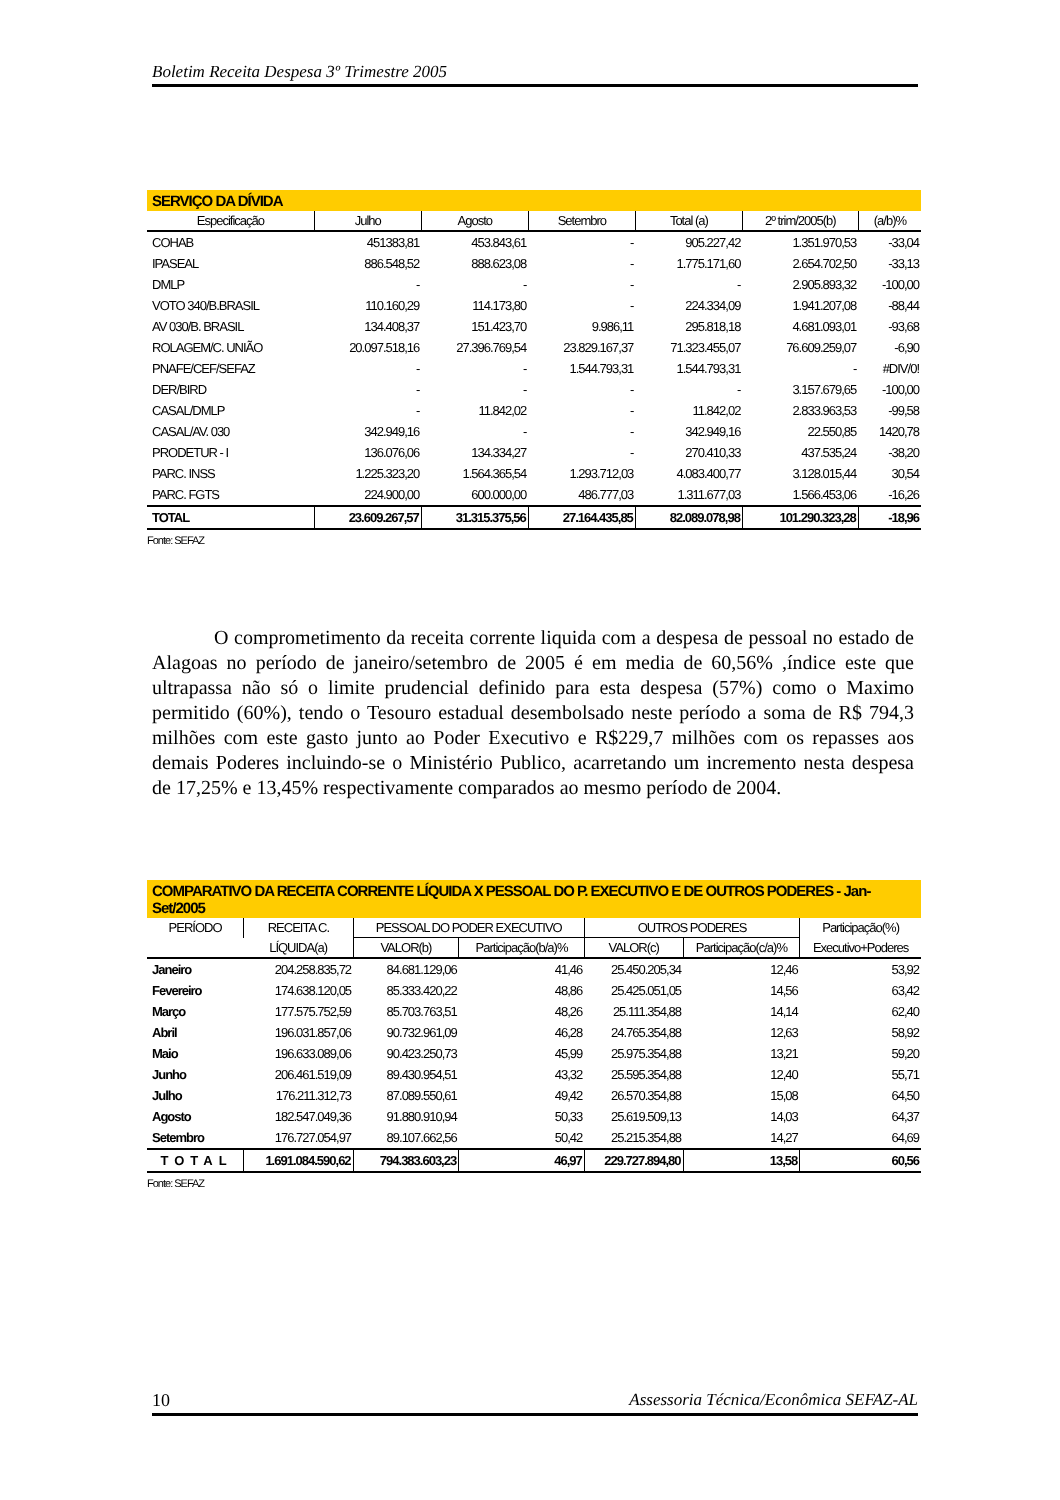Boletim Receita Despesa 3º Trimestre 2005
| SERVIÇO DA DÍVIDA | | | | | | |
| Especificação | Julho | Agosto | Setembro | Total (a) | 2º trim/2005(b) | (a/b)% |
| COHAB | 451383,81 | 453.843,61 | - | 905.227,42 | 1.351.970,53 | -33,04 |
| IPASEAL | 886.548,52 | 888.623,08 | - | 1.775.171,60 | 2.654.702,50 | -33,13 |
| DMLP | - | - | - | - | 2.905.893,32 | -100,00 |
| VOTO 340/B.BRASIL | 110.160,29 | 114.173,80 | - | 224.334,09 | 1.941.207,08 | -88,44 |
| AV 030/B. BRASIL | 134.408,37 | 151.423,70 | 9.986,11 | 295.818,18 | 4.681.093,01 | -93,68 |
| ROLAGEM/C. UNIÃO | 20.097.518,16 | 27.396.769,54 | 23.829.167,37 | 71.323.455,07 | 76.609.259,07 | -6,90 |
| PNAFE/CEF/SEFAZ | - | - | 1.544.793,31 | 1.544.793,31 | - | #DIV/0! |
| DER/BIRD | - | - | - | - | 3.157.679,65 | -100,00 |
| CASAL/DMLP | - | 11.842,02 | - | 11.842,02 | 2.833.963,53 | -99,58 |
| CASAL/AV. 030 | 342.949,16 | - | - | 342.949,16 | 22.550,85 | 1420,78 |
| PRODETUR - I | 136.076,06 | 134.334,27 | - | 270.410,33 | 437.535,24 | -38,20 |
| PARC. INSS | 1.225.323,20 | 1.564.365,54 | 1.293.712,03 | 4.083.400,77 | 3.128.015,44 | 30,54 |
| PARC. FGTS | 224.900,00 | 600.000,00 | 486.777,03 | 1.311.677,03 | 1.566.453,06 | -16,26 |
| TOTAL | 23.609.267,57 | 31.315.375,56 | 27.164.435,85 | 82.089.078,98 | 101.290.323,28 | -18,96 |
Fonte: SEFAZ
O comprometimento da receita corrente liquida com a despesa de pessoal no estado de Alagoas no período de janeiro/setembro de 2005 é em media de 60,56% ,índice este que ultrapassa não só o limite prudencial definido para esta despesa (57%) como o Maximo permitido (60%), tendo o Tesouro estadual desembolsado neste período a soma de R$ 794,3 milhões com este gasto junto ao Poder Executivo e R$229,7 milhões com os repasses aos demais Poderes incluindo-se o Ministério Publico, acarretando um incremento nesta despesa de 17,25% e 13,45% respectivamente comparados ao mesmo período de 2004.
| COMPARATIVO DA RECEITA CORRENTE LÍQUIDA X PESSOAL DO P. EXECUTIVO E DE OUTROS PODERES - Jan-Set/2005 | | | | | | |
| PERÍODO | RECEITA C. | PESSOAL DO PODER EXECUTIVO | | OUTROS PODERES | | Participação(%) |
| | LÍQUIDA(a) | VALOR(b) | Participação(b/a)% | VALOR(c) | Participação(c/a)% | Executivo+Poderes |
| Janeiro | 204.258.835,72 | 84.681.129,06 | 41,46 | 25.450.205,34 | 12,46 | 53,92 |
| Fevereiro | 174.638.120,05 | 85.333.420,22 | 48,86 | 25.425.051,05 | 14,56 | 63,42 |
| Março | 177.575.752,59 | 85.703.763,51 | 48,26 | 25.111.354,88 | 14,14 | 62,40 |
| Abril | 196.031.857,06 | 90.732.961,09 | 46,28 | 24.765.354,88 | 12,63 | 58,92 |
| Maio | 196.633.089,06 | 90.423.250,73 | 45,99 | 25.975.354,88 | 13,21 | 59,20 |
| Junho | 206.461.519,09 | 89.430.954,51 | 43,32 | 25.595.354,88 | 12,40 | 55,71 |
| Julho | 176.211.312,73 | 87.089.550,61 | 49,42 | 26.570.354,88 | 15,08 | 64,50 |
| Agosto | 182.547.049,36 | 91.880.910,94 | 50,33 | 25.619.509,13 | 14,03 | 64,37 |
| Setembro | 176.727.054,97 | 89.107.662,56 | 50,42 | 25.215.354,88 | 14,27 | 64,69 |
| TOTAL | 1.691.084.590,62 | 794.383.603,23 | 46,97 | 229.727.894,80 | 13,58 | 60,56 |
Fonte: SEFAZ
10 Assessoria Técnica/Econômica SEFAZ-AL